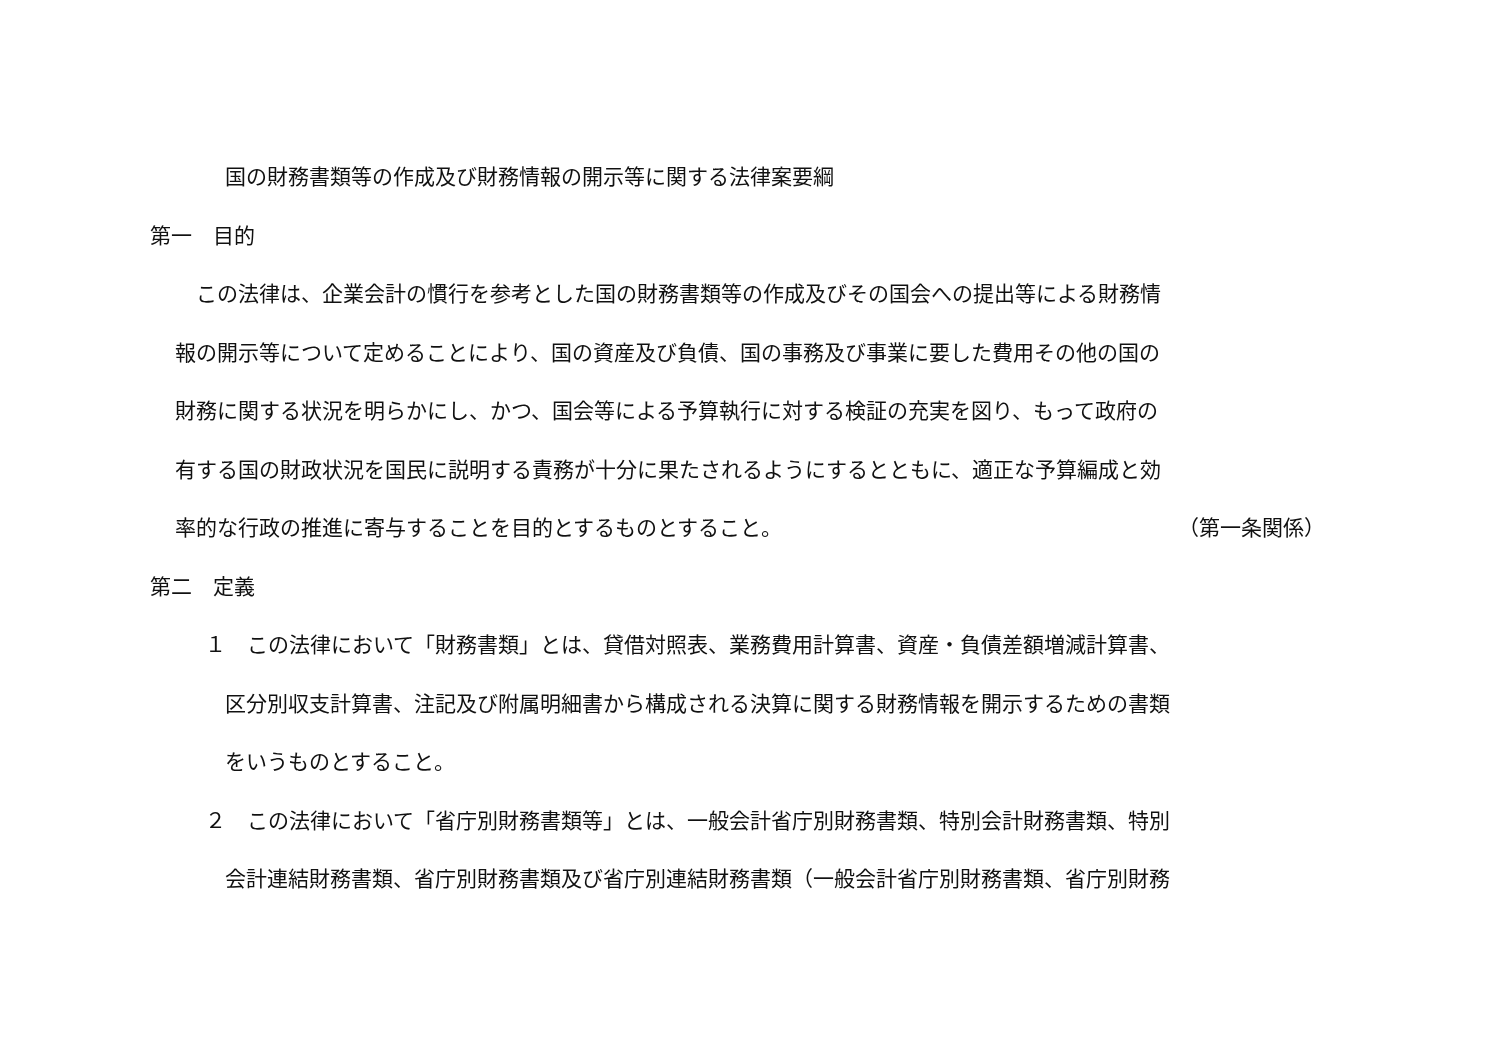国の財務書類等の作成及び財務情報の開示等に関する法律案要綱
第一　目的
　この法律は、企業会計の慣行を参考とした国の財務書類等の作成及びその国会への提出等による財務情
報の開示等について定めることにより、国の資産及び負債、国の事務及び事業に要した費用その他の国の
財務に関する状況を明らかにし、かつ、国会等による予算執行に対する検証の充実を図り、もって政府の
有する国の財政状況を国民に説明する責務が十分に果たされるようにするとともに、適正な予算編成と効
率的な行政の推進に寄与することを目的とするものとすること。 （第一条関係）
第二　定義
１　この法律において「財務書類」とは、貸借対照表、業務費用計算書、資産・負債差額増減計算書、
区分別収支計算書、注記及び附属明細書から構成される決算に関する財務情報を開示するための書類
をいうものとすること。
２　この法律において「省庁別財務書類等」とは、一般会計省庁別財務書類、特別会計財務書類、特別
会計連結財務書類、省庁別財務書類及び省庁別連結財務書類（一般会計省庁別財務書類、省庁別財務